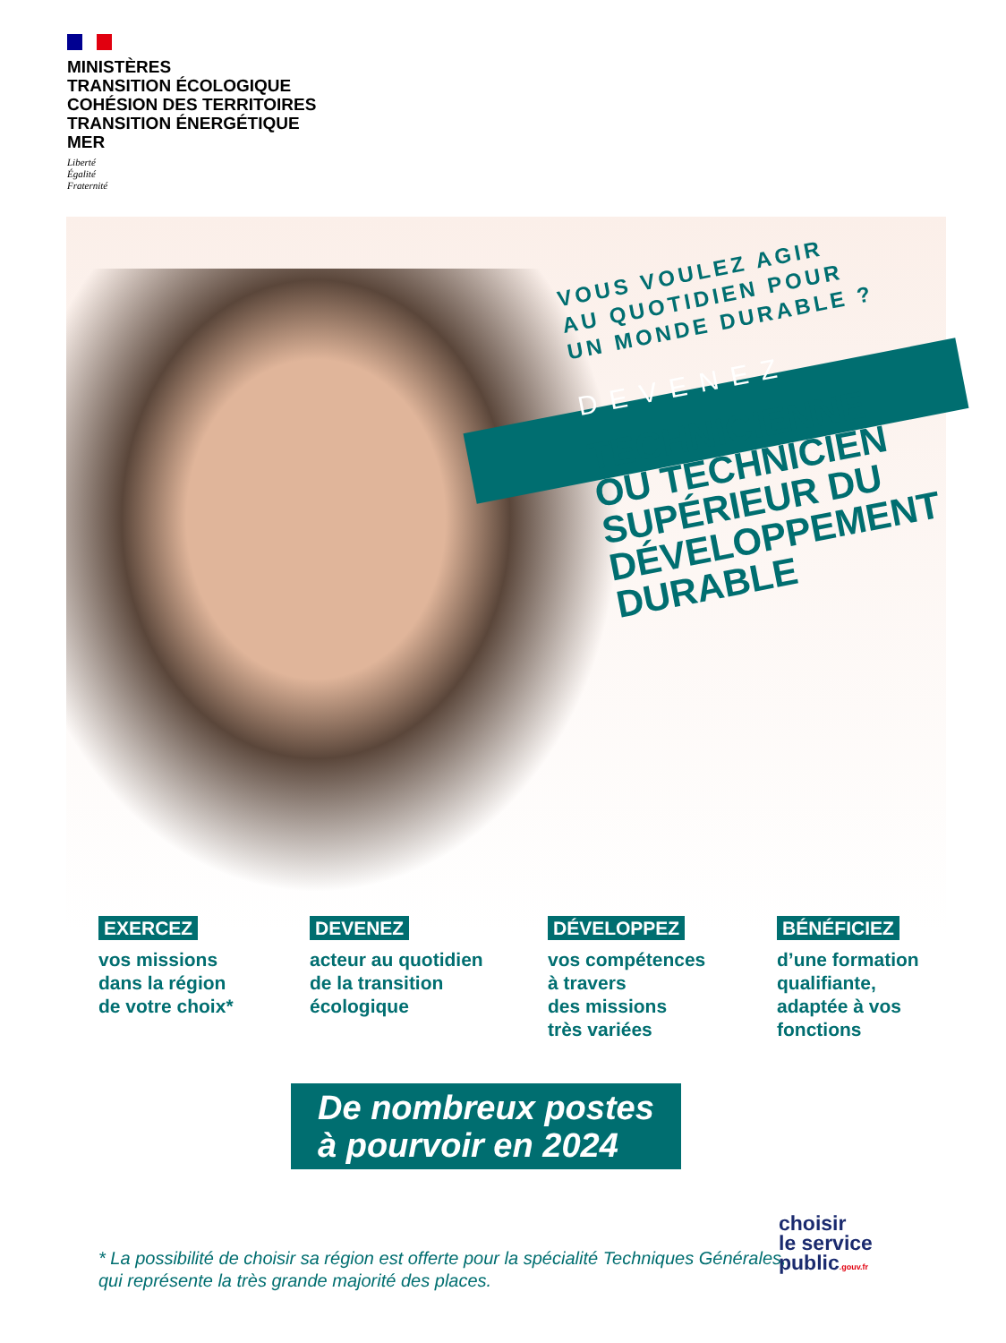MINISTÈRES
TRANSITION ÉCOLOGIQUE
COHÉSION DES TERRITOIRES
TRANSITION ÉNERGÉTIQUE
MER
Liberté
Égalité
Fraternité
VOUS VOULEZ AGIR
AU QUOTIDIEN POUR
UN MONDE DURABLE ?
DEVENEZ
TECHNICIENNE
OU TECHNICIEN
SUPÉRIEUR DU
DÉVELOPPEMENT
DURABLE
EXERCEZ
vos missions
dans la région
de votre choix*
DEVENEZ
acteur au quotidien
de la transition
écologique
DÉVELOPPEZ
vos compétences
à travers
des missions
très variées
BÉNÉFICIEZ
d’une formation
qualifiante,
adaptée à vos
fonctions
De nombreux postes
à pourvoir en 2024
* La possibilité de choisir sa région est offerte pour la spécialité Techniques Générales, qui représente la très grande majorité des places.
choisir
le service
public.gouv.fr